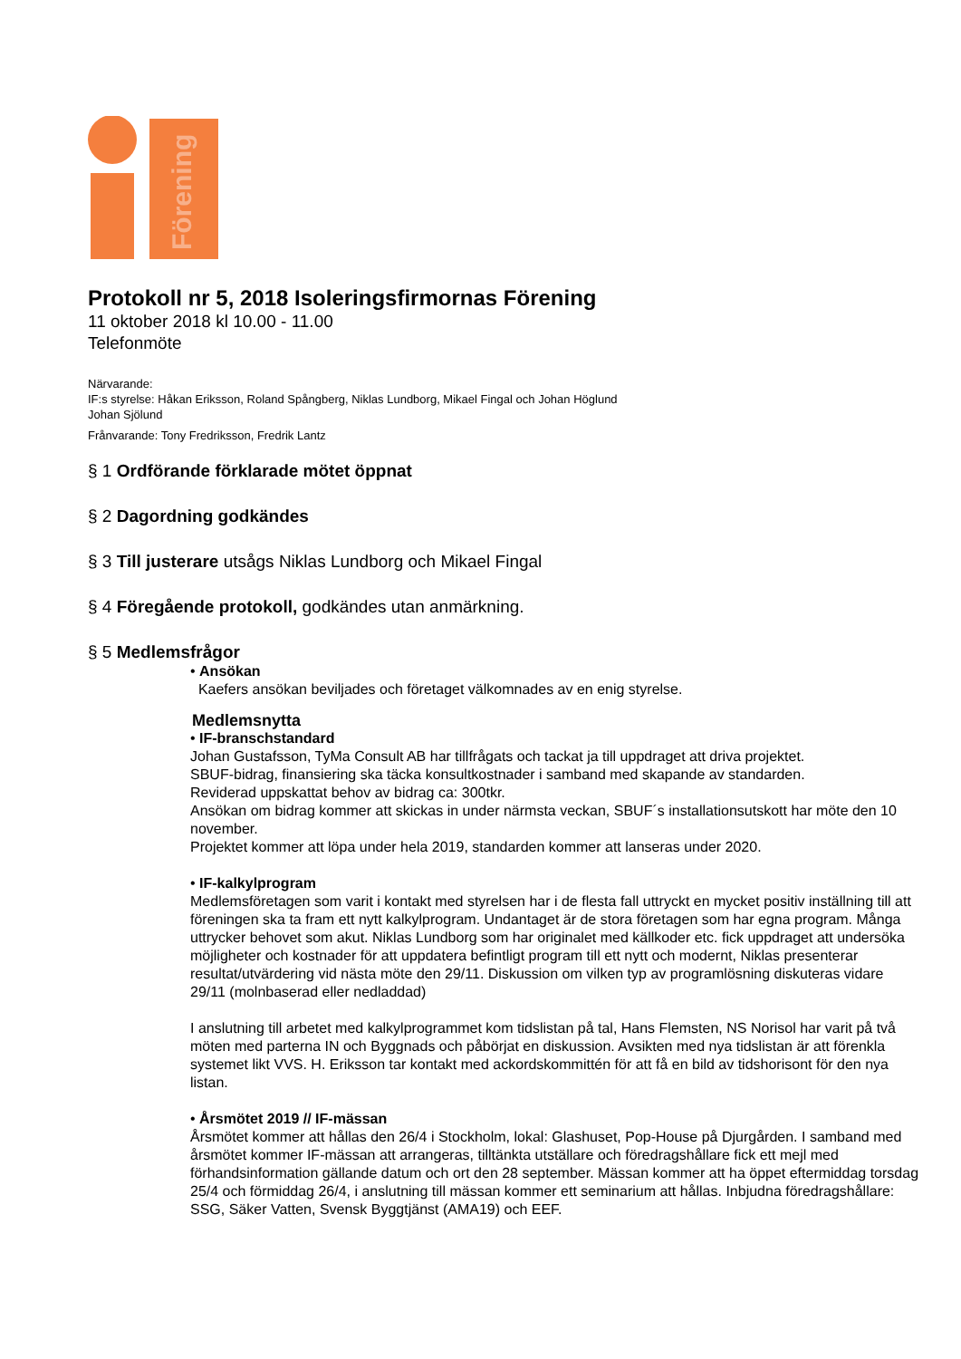Förening
Protokoll nr 5, 2018 Isoleringsfirmornas Förening
11 oktober 2018 kl 10.00 - 11.00
Telefonmöte
Närvarande:
IF:s styrelse: Håkan Eriksson, Roland Spångberg, Niklas Lundborg, Mikael Fingal och Johan Höglund
Johan Sjölund
Frånvarande: Tony Fredriksson, Fredrik Lantz
§ 1 Ordförande förklarade mötet öppnat
§ 2 Dagordning godkändes
§ 3 Till justerare utsågs Niklas Lundborg och Mikael Fingal
§ 4 Föregående protokoll, godkändes utan anmärkning.
§ 5 Medlemsfrågor
• Ansökan
Kaefers ansökan beviljades och företaget välkomnades av en enig styrelse.
Medlemsnytta
• IF-branschstandard
Johan Gustafsson, TyMa Consult AB har tillfrågats och tackat ja till uppdraget att driva projektet.
SBUF-bidrag, finansiering ska täcka konsultkostnader i samband med skapande av standarden.
Reviderad uppskattat behov av bidrag ca: 300tkr.
Ansökan om bidrag kommer att skickas in under närmsta veckan, SBUF´s installationsutskott har möte den 10 november.
Projektet kommer att löpa under hela 2019, standarden kommer att lanseras under 2020.
• IF-kalkylprogram
Medlemsföretagen som varit i kontakt med styrelsen har i de flesta fall uttryckt en mycket positiv inställning till att föreningen ska ta fram ett nytt kalkylprogram. Undantaget är de stora företagen som har egna program. Många uttrycker behovet som akut. Niklas Lundborg som har originalet med källkoder etc. fick uppdraget att undersöka möjligheter och kostnader för att uppdatera befintligt program till ett nytt och modernt, Niklas presenterar resultat/utvärdering vid nästa möte den 29/11. Diskussion om vilken typ av programlösning diskuteras vidare 29/11 (molnbaserad eller nedladdad)
I anslutning till arbetet med kalkylprogrammet kom tidslistan på tal, Hans Flemsten, NS Norisol har varit på två möten med parterna IN och Byggnads och påbörjat en diskussion. Avsikten med nya tidslistan är att förenkla systemet likt VVS. H. Eriksson tar kontakt med ackordskommittén för att få en bild av tidshorisont för den nya listan.
• Årsmötet 2019 // IF-mässan
Årsmötet kommer att hållas den 26/4 i Stockholm, lokal: Glashuset, Pop-House på Djurgården. I samband med årsmötet kommer IF-mässan att arrangeras, tilltänkta utställare och föredragshållare fick ett mejl med förhandsinformation gällande datum och ort den 28 september. Mässan kommer att ha öppet eftermiddag torsdag 25/4 och förmiddag 26/4, i anslutning till mässan kommer ett seminarium att hållas. Inbjudna föredragshållare: SSG, Säker Vatten, Svensk Byggtjänst (AMA19) och EEF.